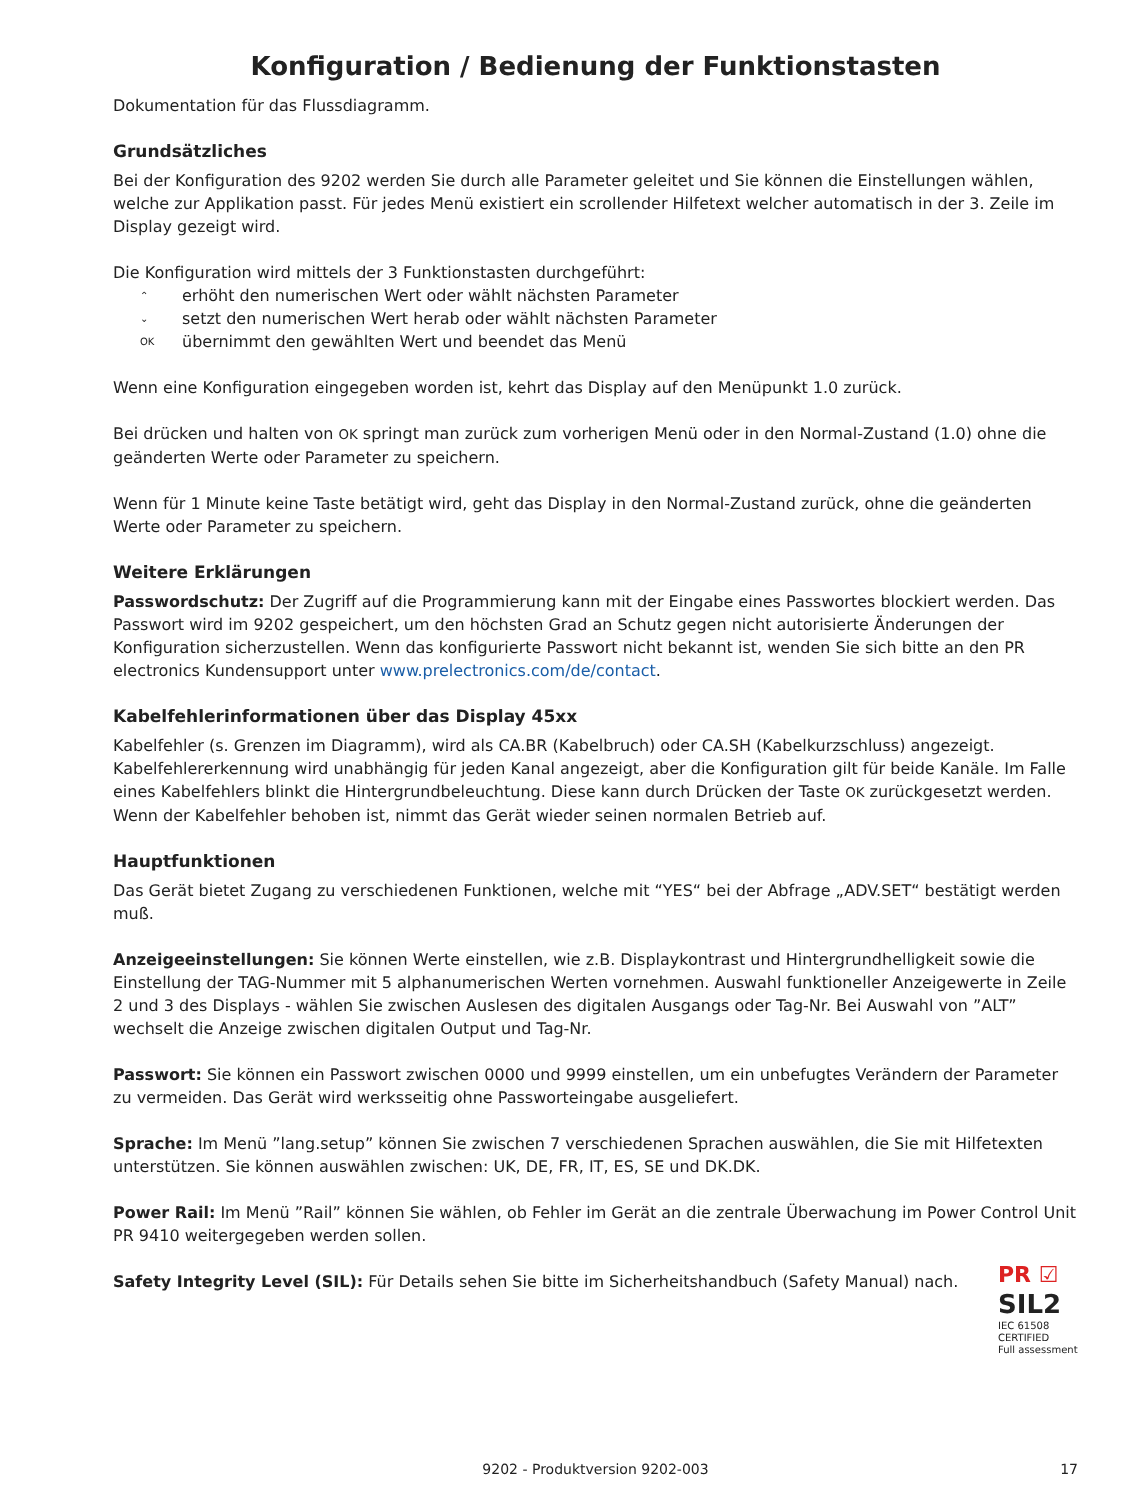Konfiguration / Bedienung der Funktionstasten
Dokumentation für das Flussdiagramm.
Grundsätzliches
Bei der Konfiguration des 9202 werden Sie durch alle Parameter geleitet und Sie können die Einstellungen wählen, welche zur Applikation passt. Für jedes Menü existiert ein scrollender Hilfetext welcher automatisch in der 3. Zeile im Display gezeigt wird.
Die Konfiguration wird mittels der 3 Funktionstasten durchgeführt:
⌃ erhöht den numerischen Wert oder wählt nächsten Parameter
⌄ setzt den numerischen Wert herab oder wählt nächsten Parameter
OK übernimmt den gewählten Wert und beendet das Menü
Wenn eine Konfiguration eingegeben worden ist, kehrt das Display auf den Menüpunkt 1.0 zurück.
Bei drücken und halten von OK springt man zurück zum vorherigen Menü oder in den Normal-Zustand (1.0) ohne die geänderten Werte oder Parameter zu speichern.
Wenn für 1 Minute keine Taste betätigt wird, geht das Display in den Normal-Zustand zurück, ohne die geänderten Werte oder Parameter zu speichern.
Weitere Erklärungen
Passwordschutz: Der Zugriff auf die Programmierung kann mit der Eingabe eines Passwortes blockiert werden. Das Passwort wird im 9202 gespeichert, um den höchsten Grad an Schutz gegen nicht autorisierte Änderungen der Konfiguration sicherzustellen. Wenn das konfigurierte Passwort nicht bekannt ist, wenden Sie sich bitte an den PR electronics Kundensupport unter www.prelectronics.com/de/contact.
Kabelfehlerinformationen über das Display 45xx
Kabelfehler (s. Grenzen im Diagramm), wird als CA.BR (Kabelbruch) oder CA.SH (Kabelkurzschluss) angezeigt. Kabelfehlererkennung wird unabhängig für jeden Kanal angezeigt, aber die Konfiguration gilt für beide Kanäle. Im Falle eines Kabelfehlers blinkt die Hintergrundbeleuchtung. Diese kann durch Drücken der Taste OK zurückgesetzt werden. Wenn der Kabelfehler behoben ist, nimmt das Gerät wieder seinen normalen Betrieb auf.
Hauptfunktionen
Das Gerät bietet Zugang zu verschiedenen Funktionen, welche mit “YES“ bei der Abfrage „ADV.SET“ bestätigt werden muß.
Anzeigeeinstellungen: Sie können Werte einstellen, wie z.B. Displaykontrast und Hintergrundhelligkeit sowie die Einstellung der TAG-Nummer mit 5 alphanumerischen Werten vornehmen. Auswahl funktioneller Anzeigewerte in Zeile 2 und 3 des Displays - wählen Sie zwischen Auslesen des digitalen Ausgangs oder Tag-Nr. Bei Auswahl von ”ALT” wechselt die Anzeige zwischen digitalen Output und Tag-Nr.
Passwort: Sie können ein Passwort zwischen 0000 und 9999 einstellen, um ein unbefugtes Verändern der Parameter zu vermeiden. Das Gerät wird werksseitig ohne Passworteingabe ausgeliefert.
Sprache: Im Menü ”lang.setup” können Sie zwischen 7 verschiedenen Sprachen auswählen, die Sie mit Hilfetexten unterstützen. Sie können auswählen zwischen: UK, DE, FR, IT, ES, SE und DK.DK.
Power Rail: Im Menü ”Rail” können Sie wählen, ob Fehler im Gerät an die zentrale Überwachung im Power Control Unit PR 9410 weitergegeben werden sollen.
PR ☑
SIL2
IEC 61508
CERTIFIED
Full assessment
Safety Integrity Level (SIL): Für Details sehen Sie bitte im Sicherheitshandbuch (Safety Manual) nach.
9202 - Produktversion 9202-003 17